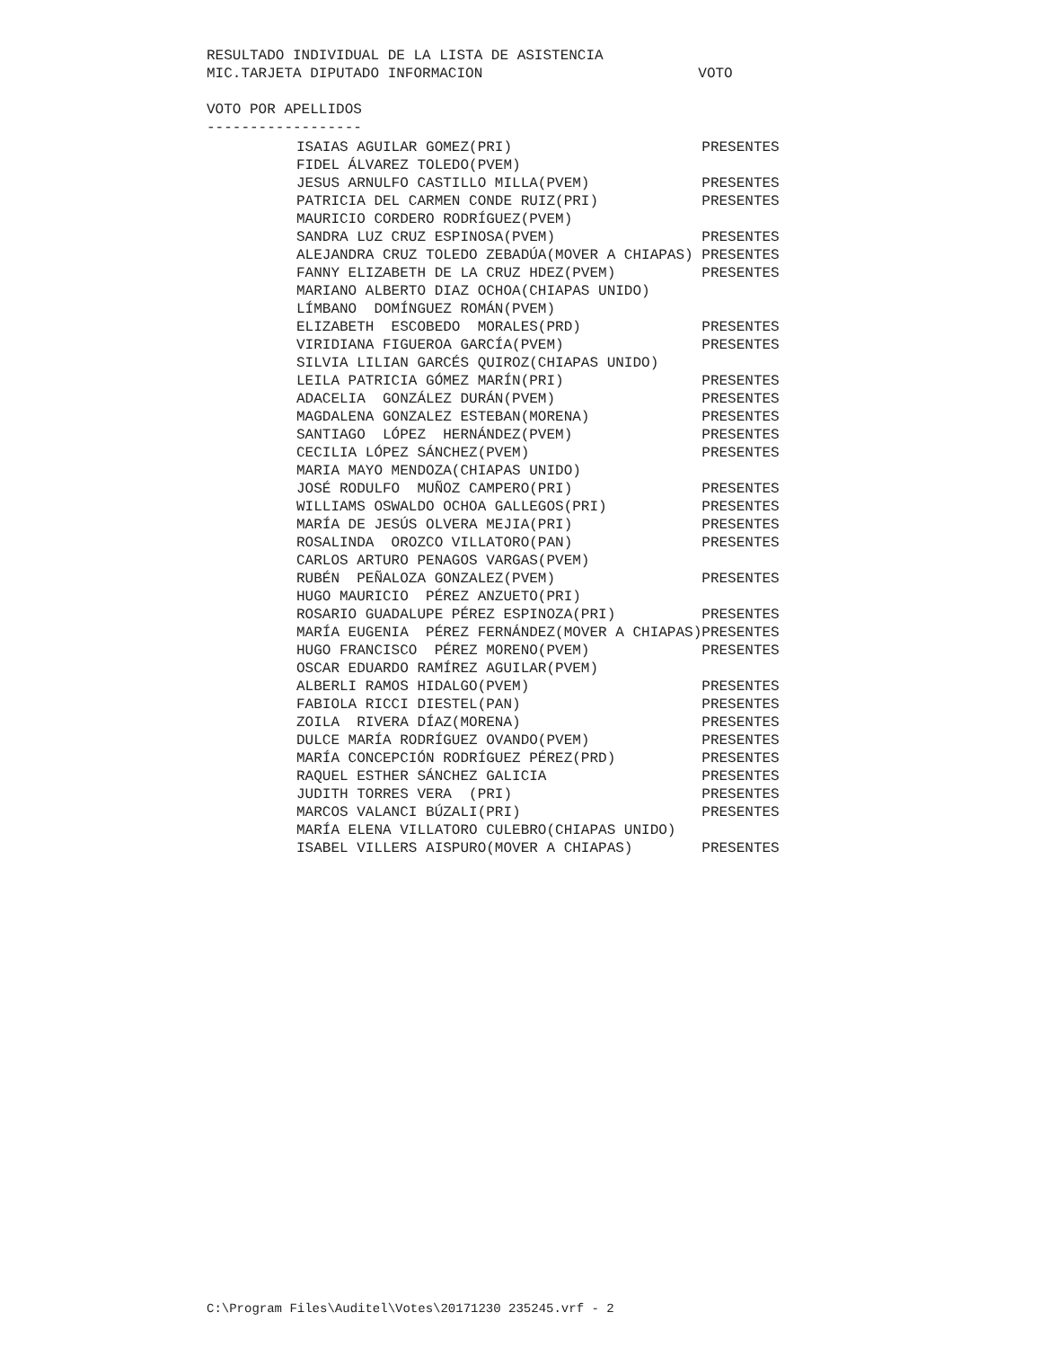RESULTADO INDIVIDUAL DE LA LISTA DE ASISTENCIA MIC.TARJETA DIPUTADO INFORMACION VOTO VOTO POR APELLIDOS ------------------
| ISAIAS AGUILAR GOMEZ(PRI) | PRESENTES |
| FIDEL ÁLVAREZ TOLEDO(PVEM) | |
| JESUS ARNULFO CASTILLO MILLA(PVEM) | PRESENTES |
| PATRICIA DEL CARMEN CONDE RUIZ(PRI) | PRESENTES |
| MAURICIO CORDERO RODRÍGUEZ(PVEM) | |
| SANDRA LUZ CRUZ ESPINOSA(PVEM) | PRESENTES |
| ALEJANDRA CRUZ TOLEDO ZEBADÚA(MOVER A CHIAPAS) | PRESENTES |
| FANNY ELIZABETH DE LA CRUZ HDEZ(PVEM) | PRESENTES |
| MARIANO ALBERTO DIAZ OCHOA(CHIAPAS UNIDO) | |
| LÍMBANO DOMÍNGUEZ ROMÁN(PVEM) | |
| ELIZABETH ESCOBEDO MORALES(PRD) | PRESENTES |
| VIRIDIANA FIGUEROA GARCÍA(PVEM) | PRESENTES |
| SILVIA LILIAN GARCÉS QUIROZ(CHIAPAS UNIDO) | |
| LEILA PATRICIA GÓMEZ MARÍN(PRI) | PRESENTES |
| ADACELIA GONZÁLEZ DURÁN(PVEM) | PRESENTES |
| MAGDALENA GONZALEZ ESTEBAN(MORENA) | PRESENTES |
| SANTIAGO LÓPEZ HERNÁNDEZ(PVEM) | PRESENTES |
| CECILIA LÓPEZ SÁNCHEZ(PVEM) | PRESENTES |
| MARIA MAYO MENDOZA(CHIAPAS UNIDO) | |
| JOSÉ RODULFO MUÑOZ CAMPERO(PRI) | PRESENTES |
| WILLIAMS OSWALDO OCHOA GALLEGOS(PRI) | PRESENTES |
| MARÍA DE JESÚS OLVERA MEJIA(PRI) | PRESENTES |
| ROSALINDA OROZCO VILLATORO(PAN) | PRESENTES |
| CARLOS ARTURO PENAGOS VARGAS(PVEM) | |
| RUBÉN PEÑALOZA GONZALEZ(PVEM) | PRESENTES |
| HUGO MAURICIO PÉREZ ANZUETO(PRI) | |
| ROSARIO GUADALUPE PÉREZ ESPINOZA(PRI) | PRESENTES |
| MARÍA EUGENIA PÉREZ FERNÁNDEZ(MOVER A CHIAPAS) | PRESENTES |
| HUGO FRANCISCO PÉREZ MORENO(PVEM) | PRESENTES |
| OSCAR EDUARDO RAMÍREZ AGUILAR(PVEM) | |
| ALBERLI RAMOS HIDALGO(PVEM) | PRESENTES |
| FABIOLA RICCI DIESTEL(PAN) | PRESENTES |
| ZOILA RIVERA DÍAZ(MORENA) | PRESENTES |
| DULCE MARÍA RODRÍGUEZ OVANDO(PVEM) | PRESENTES |
| MARÍA CONCEPCIÓN RODRÍGUEZ PÉREZ(PRD) | PRESENTES |
| RAQUEL ESTHER SÁNCHEZ GALICIA | PRESENTES |
| JUDITH TORRES VERA (PRI) | PRESENTES |
| MARCOS VALANCI BÚZALI(PRI) | PRESENTES |
| MARÍA ELENA VILLATORO CULEBRO(CHIAPAS UNIDO) | |
| ISABEL VILLERS AISPURO(MOVER A CHIAPAS) | PRESENTES |
C:\Program Files\Auditel\Votes\20171230 235245.vrf - 2